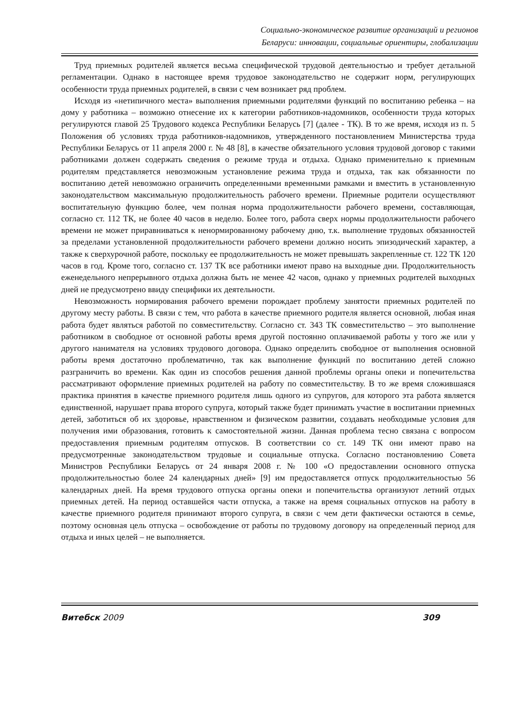Социально-экономическое развитие организаций и регионов
Беларуси: инновации, социальные ориентиры, глобализации
Труд приемных родителей является весьма специфической трудовой деятельностью и требует детальной регламентации. Однако в настоящее время трудовое законодательство не содержит норм, регулирующих особенности труда приемных родителей, в связи с чем возникает ряд проблем.
Исходя из «нетипичного места» выполнения приемными родителями функций по воспитанию ребенка – на дому у работника – возможно отнесение их к категории работников-надомников, особенности труда которых регулируются главой 25 Трудового кодекса Республики Беларусь [7] (далее - ТК). В то же время, исходя из п. 5 Положения об условиях труда работников-надомников, утвержденного постановлением Министерства труда Республики Беларусь от 11 апреля 2000 г. № 48 [8], в качестве обязательного условия трудовой договор с такими работниками должен содержать сведения о режиме труда и отдыха. Однако применительно к приемным родителям представляется невозможным установление режима труда и отдыха, так как обязанности по воспитанию детей невозможно ограничить определенными временными рамками и вместить в установленную законодательством максимальную продолжительность рабочего времени. Приемные родители осуществляют воспитательную функцию более, чем полная норма продолжительности рабочего времени, составляющая, согласно ст. 112 ТК, не более 40 часов в неделю. Более того, работа сверх нормы продолжительности рабочего времени не может приравниваться к ненормированному рабочему дню, т.к. выполнение трудовых обязанностей за пределами установленной продолжительности рабочего времени должно носить эпизодический характер, а также к сверхурочной работе, поскольку ее продолжительность не может превышать закрепленные ст. 122 ТК 120 часов в год. Кроме того, согласно ст. 137 ТК все работники имеют право на выходные дни. Продолжительность еженедельного непрерывного отдыха должна быть не менее 42 часов, однако у приемных родителей выходных дней не предусмотрено ввиду специфики их деятельности.
Невозможность нормирования рабочего времени порождает проблему занятости приемных родителей по другому месту работы. В связи с тем, что работа в качестве приемного родителя является основной, любая иная работа будет являться работой по совместительству. Согласно ст. 343 ТК совместительство – это выполнение работником в свободное от основной работы время другой постоянно оплачиваемой работы у того же или у другого нанимателя на условиях трудового договора. Однако определить свободное от выполнения основной работы время достаточно проблематично, так как выполнение функций по воспитанию детей сложно разграничить во времени. Как один из способов решения данной проблемы органы опеки и попечительства рассматривают оформление приемных родителей на работу по совместительству. В то же время сложившаяся практика принятия в качестве приемного родителя лишь одного из супругов, для которого эта работа является единственной, нарушает права второго супруга, который также будет принимать участие в воспитании приемных детей, заботиться об их здоровье, нравственном и физическом развитии, создавать необходимые условия для получения ими образования, готовить к самостоятельной жизни. Данная проблема тесно связана с вопросом предоставления приемным родителям отпусков. В соответствии со ст. 149 ТК они имеют право на предусмотренные законодательством трудовые и социальные отпуска. Согласно постановлению Совета Министров Республики Беларусь от 24 января 2008 г. № 100 «О предоставлении основного отпуска продолжительностью более 24 календарных дней» [9] им предоставляется отпуск продолжительностью 56 календарных дней. На время трудового отпуска органы опеки и попечительства организуют летний отдых приемных детей. На период оставшейся части отпуска, а также на время социальных отпусков на работу в качестве приемного родителя принимают второго супруга, в связи с чем дети фактически остаются в семье, поэтому основная цель отпуска – освобождение от работы по трудовому договору на определенный период для отдыха и иных целей – не выполняется.
Витебск 2009 309